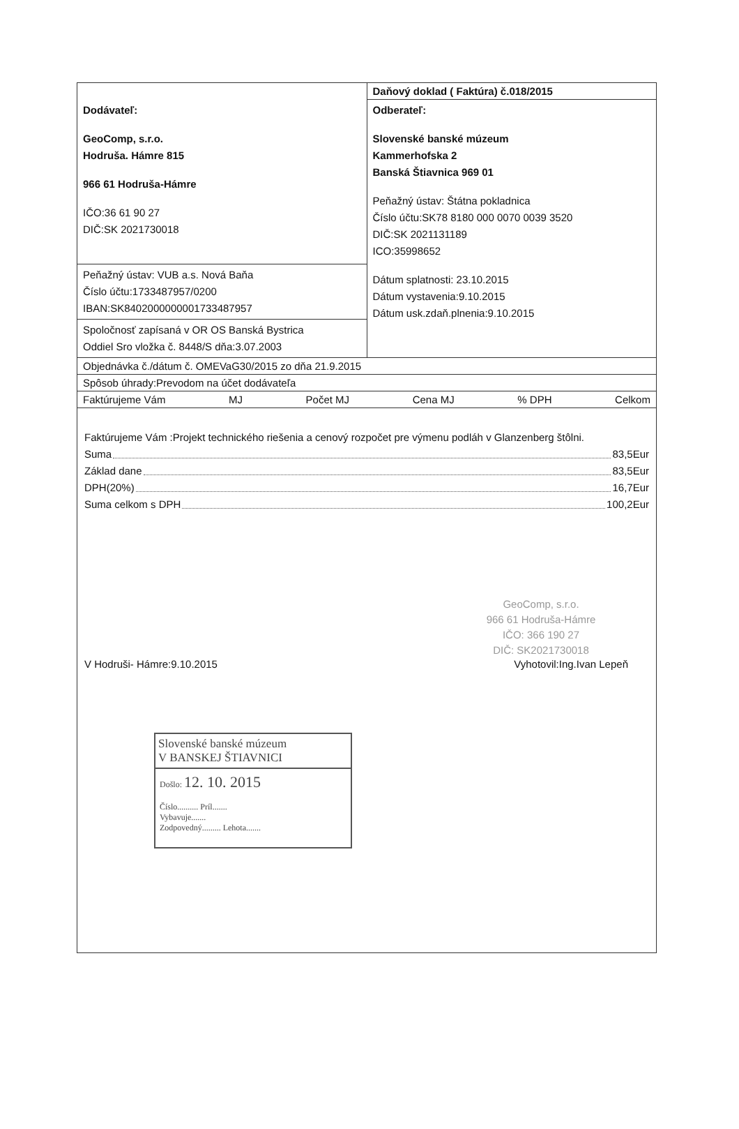| Dodávateľ: GeoComp, s.r.o. Hodruša. Hámre 815 966 61 Hodruša-Hámre IČO:36 61 90 27 DIČ:SK 2021730018 | Daňový doklad ( Faktúra) č.018/2015 |
| | Odberateľ: Slovenské banské múzeum Kammerhofska 2 Banská Štiavnica 969 01 Peňažný ústav: Štátna pokladnica Číslo účtu:SK78 8180 000 0070 0039 3520 DIČ:SK 2021131189 ICO:35998652 Dátum splatnosti: 23.10.2015 Dátum vystavenia:9.10.2015 Dátum usk.zdaň.plnenia:9.10.2015 |
| Peňažný ústav: VUB a.s. Nová Baňa Číslo účtu:1733487957/0200 IBAN:SK8402000000001733487957 | |
| Spoločnosť zapísaná v OR OS Banská Bystrica Oddiel Sro vložka č. 8448/S dňa:3.07.2003 | |
| Objednávka č./dátum č. OMEVaG30/2015 zo dňa 21.9.2015 | |
| Spôsob úhrady:Prevodom na účet dodávateľa | |
| Faktúrujeme Vám MJ Počet MJ Cena MJ % DPH Celkom | |
Faktúrujeme Vám :Projekt technického riešenia a cenový rozpočet pre výmenu podláh v Glanzenberg štôlni.
Suma 83,5Eur
Základ dane 83,5Eur
DPH(20%) 16,7Eur
Suma celkom s DPH 100,2Eur
GeoComp, s.r.o.
966 61 Hodruša-Hámre
IČO: 366 190 27
DIČ: SK2021730018
V Hodruši- Hámre:9.10.2015 Vyhotovil:Ing.Ivan Lepeň
Slovenské banské múzeum
V BANSKEJ ŠTIAVNICI
Došlo: 12. 10. 2015
Číslo.......... Príl.......
Vybavuje.......
Zodpovedný......... Lehota.......